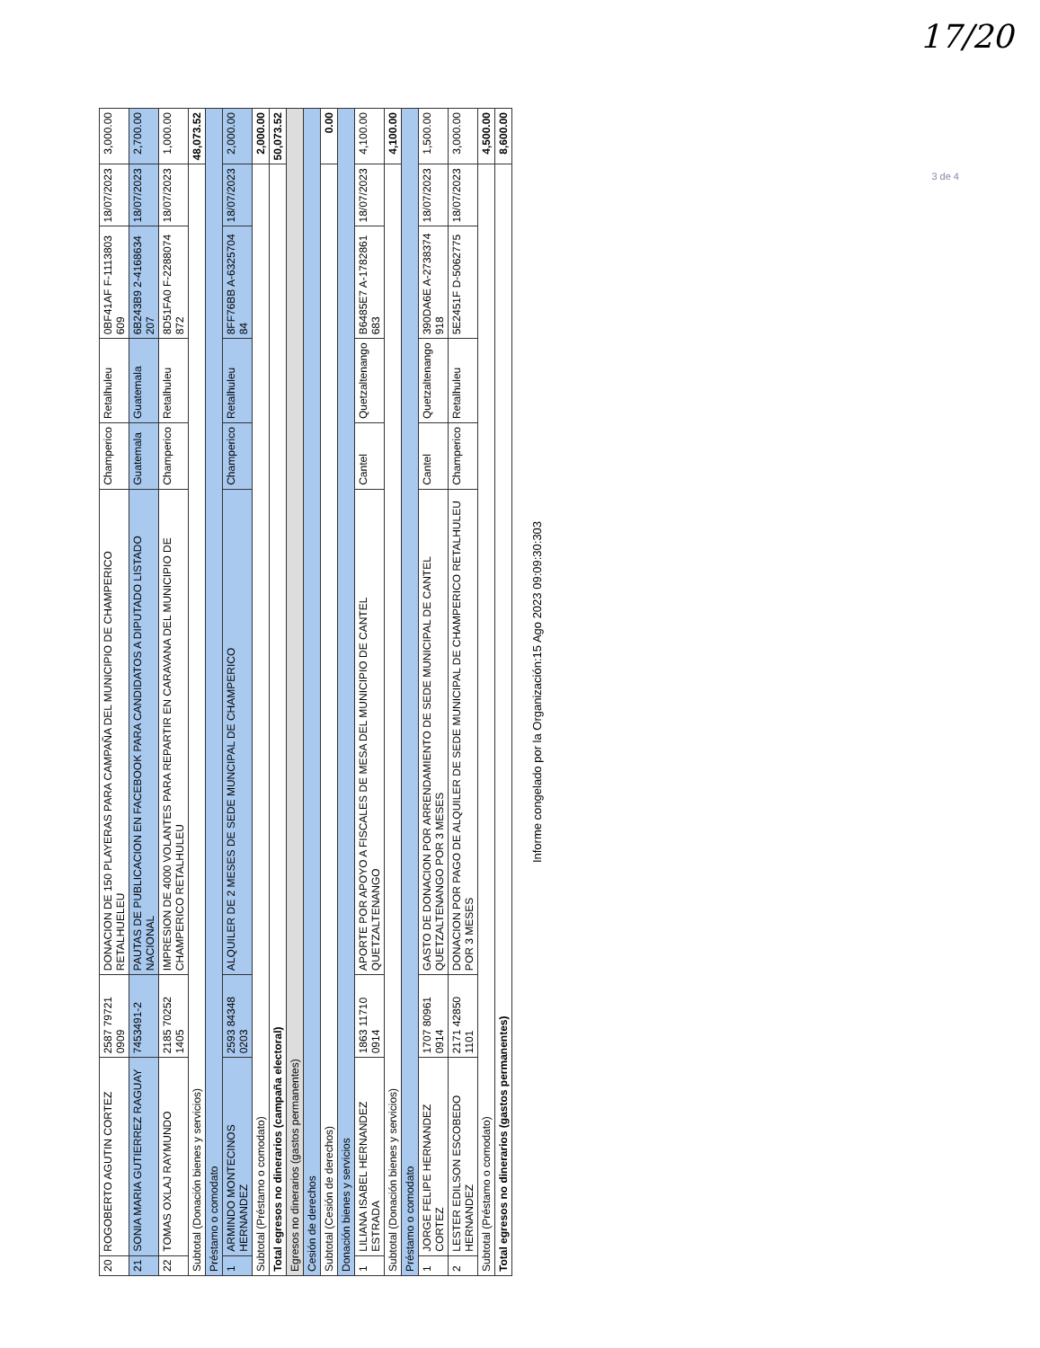17/20
3 de 4
| 20 | ROGOBERTO AGUTIN CORTEZ | 2587 79721 0909 | DONACION DE 150 PLAYERAS PARA CAMPAÑA DEL MUNICIPIO DE CHAMPERICO RETALHUELEU | Champerico | Retalhuleu | 0BF41AF F-1113803 609 | 18/07/2023 | 3,000.00 |
| 21 | SONIA MARIA GUTIERREZ RAGUAY | 7453491-2 | PAUTAS DE PUBLICACION EN FACEBOOK PARA CANDIDATOS A DIPUTADO LISTADO NACIONAL | Guatemala | Guatemala | 6B243B9 2-4168634 207 | 18/07/2023 | 2,700.00 |
| 22 | TOMAS OXLAJ RAYMUNDO | 2185 70252 1405 | IMPRESION DE 4000 VOLANTES PARA REPARTIR EN CARAVANA DEL MUNICIPIO DE CHAMPERICO RETALHULEU | Champerico | Retalhuleu | 8D51FA0 F-2288074 872 | 18/07/2023 | 1,000.00 |
| Subtotal (Donación bienes y servicios) | | | | | | | | 48,073.52 |
| Préstamo o comodato | | | | | | | | |
| 1 | ARMINDO MONTECINOS HERNANDEZ | 2593 84348 0203 | ALQUILER DE 2 MESES DE SEDE MUNCIPAL DE CHAMPERICO | Champerico | Retalhuleu | 8FF76BB A-6325704 84 | 18/07/2023 | 2,000.00 |
| Subtotal (Préstamo o comodato) | | | | | | | | 2,000.00 |
| Total egresos no dinerarios (campaña electoral) | | | | | | | | 50,073.52 |
| Egresos no dinerarios (gastos permanentes) | | | | | | | | |
| Cesión de derechos | | | | | | | | |
| Subtotal (Cesión de derechos) | | | | | | | | 0.00 |
| Donación bienes y servicios | | | | | | | | |
| 1 | LILIANA ISABEL HERNANDEZ ESTRADA | 1863 11710 0914 | APORTE POR APOYO A FISCALES DE MESA DEL MUNICIPIO DE CANTEL QUETZALTENANGO | Cantel | Quetzaltenango | B6485E7 A-1782861 683 | 18/07/2023 | 4,100.00 |
| Subtotal (Donación bienes y servicios) | | | | | | | | 4,100.00 |
| Préstamo o comodato | | | | | | | | |
| 1 | JORGE FELIPE HERNANDEZ CORTEZ | 1707 80961 0914 | GASTO DE DONACION POR ARRENDAMIENTO DE SEDE MUNICIPAL DE CANTEL QUETZALTENANGO POR 3 MESES | Cantel | Quetzaltenango | 390DA6E A-2738374 918 | 18/07/2023 | 1,500.00 |
| 2 | LESTER EDILSON ESCOBEDO HERNANDEZ | 2171 42850 1101 | DONACION POR PAGO DE ALQUILER DE SEDE MUNICIPAL DE CHAMPERICO RETALHULEU POR 3 MESES | Champerico | Retalhuleu | 5E2451F D-5062775 | 18/07/2023 | 3,000.00 |
| Subtotal (Préstamo o comodato) | | | | | | | | 4,500.00 |
| Total egresos no dinerarios (gastos permanentes) | | | | | | | | 8,600.00 |
Informe congelado por la Organización:15 Ago 2023 09:09:30:303